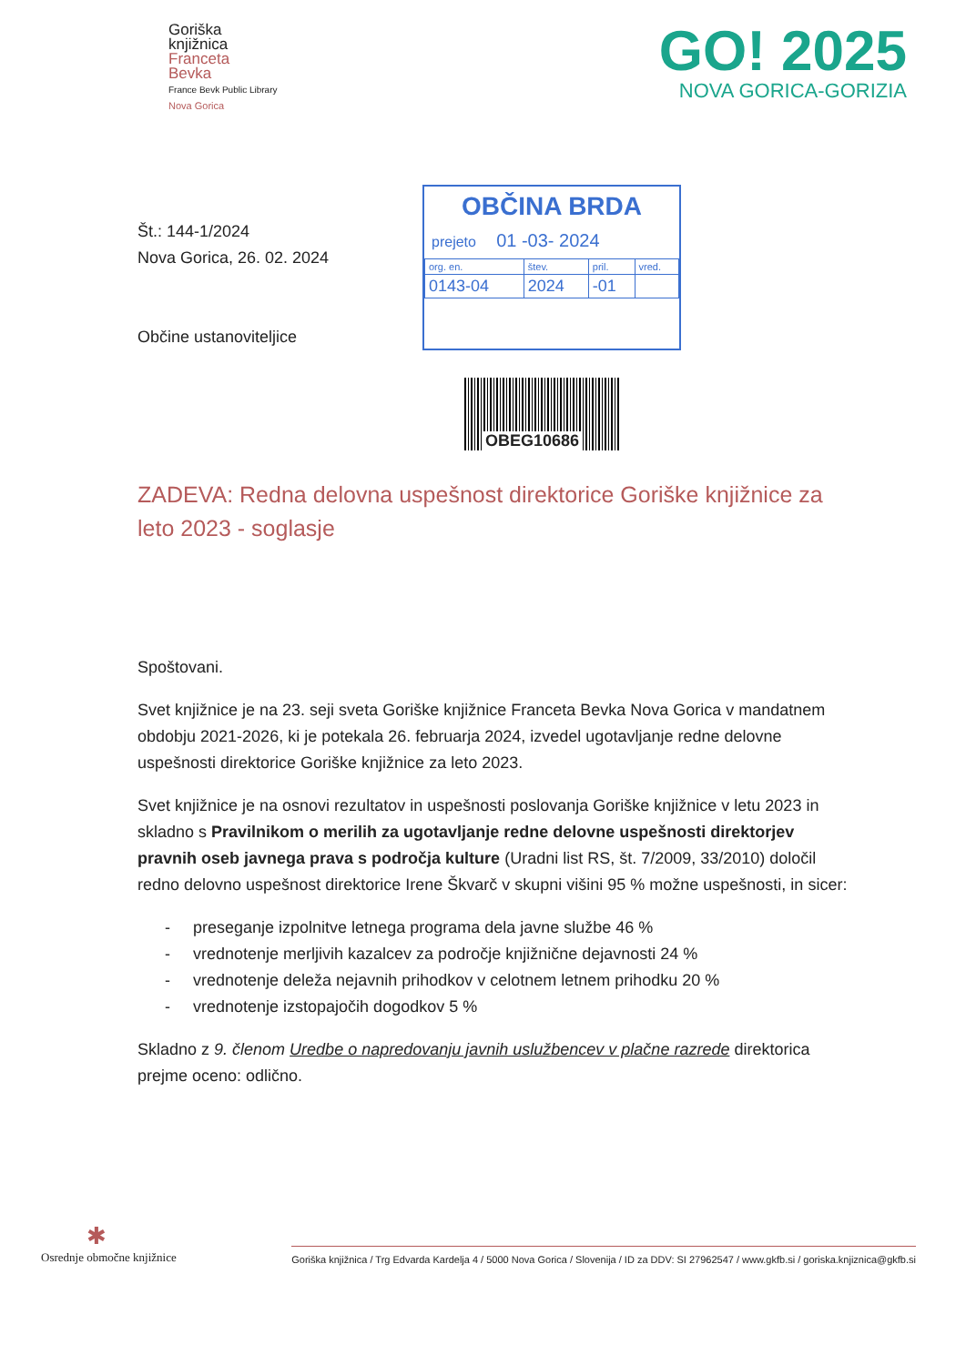Goriška
knjižnica
Franceta
Bevka
France Bevk Public Library
Nova Gorica
GO! 2025
NOVA GORICA-GORIZIA
Št.: 144-1/2024
Nova Gorica, 26. 02. 2024
Občine ustanoviteljice
OBČINA BRDA
prejeto 01 -03- 2024
| org. en. | štev. | pril. | vred. |
| 0143-04 | 2024 | -01 | |
OBEG10686
ZADEVA: Redna delovna uspešnost direktorice Goriške knjižnice za leto 2023 - soglasje
Spoštovani.
Svet knjižnice je na 23. seji sveta Goriške knjižnice Franceta Bevka Nova Gorica v mandatnem obdobju 2021-2026, ki je potekala 26. februarja 2024, izvedel ugotavljanje redne delovne uspešnosti direktorice Goriške knjižnice za leto 2023.
Svet knjižnice je na osnovi rezultatov in uspešnosti poslovanja Goriške knjižnice v letu 2023 in skladno s Pravilnikom o merilih za ugotavljanje redne delovne uspešnosti direktorjev pravnih oseb javnega prava s področja kulture (Uradni list RS, št. 7/2009, 33/2010) določil redno delovno uspešnost direktorice Irene Škvarč v skupni višini 95 % možne uspešnosti, in sicer:
- preseganje izpolnitve letnega programa dela javne službe 46 %
- vrednotenje merljivih kazalcev za področje knjižnične dejavnosti 24 %
- vrednotenje deleža nejavnih prihodkov v celotnem letnem prihodku 20 %
- vrednotenje izstopajočih dogodkov 5 %
Skladno z 9. členom Uredbe o napredovanju javnih uslužbencev v plačne razrede direktorica prejme oceno: odlično.
✱
Osrednje območne knjižnice
Goriška knjižnica / Trg Edvarda Kardelja 4 / 5000 Nova Gorica / Slovenija / ID za DDV: SI 27962547 / www.gkfb.si / goriska.knjiznica@gkfb.si